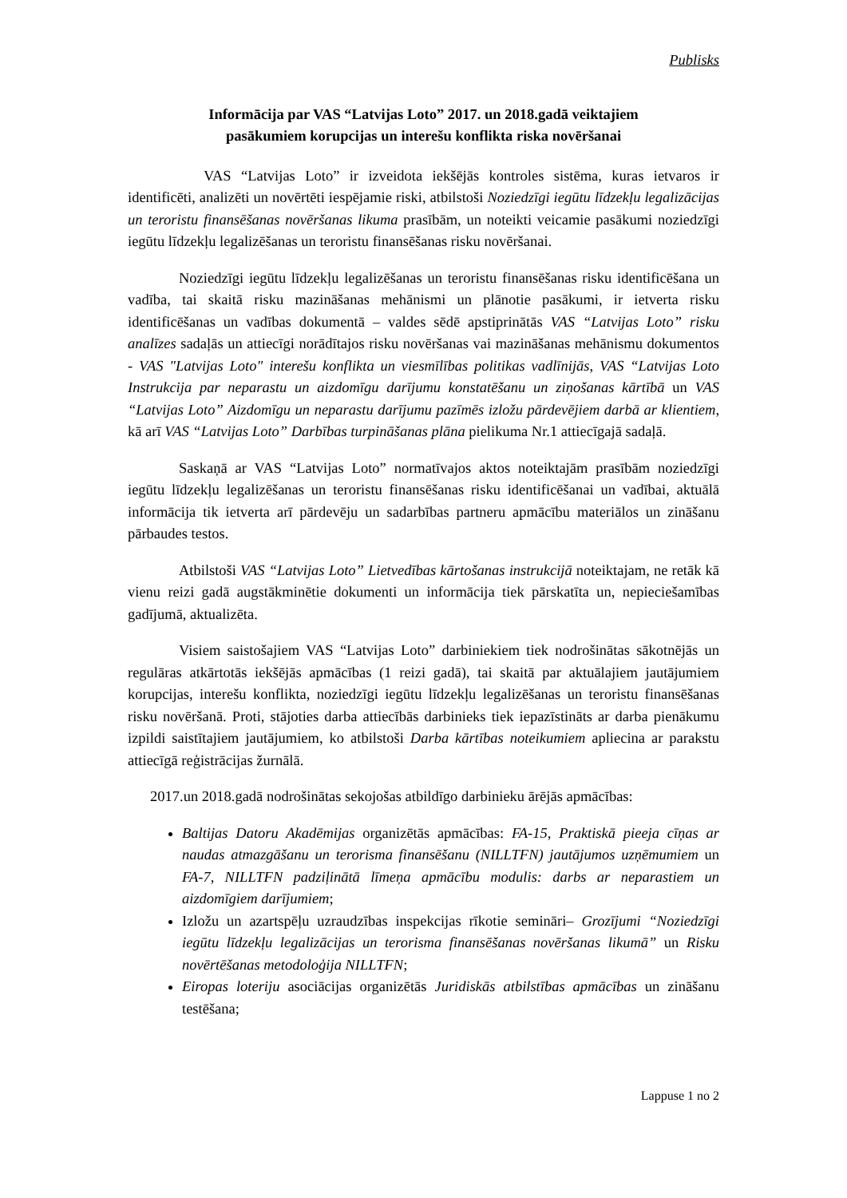Publisks
Informācija par VAS “Latvijas Loto” 2017. un 2018.gadā veiktajiem
pasākumiem korupcijas un interešu konflikta riska novēršanai
VAS “Latvijas Loto” ir izveidota iekšējās kontroles sistēma, kuras ietvaros ir identificēti, analizēti un novērtēti iespējamie riski, atbilstoši Noziedzīgi iegūtu līdzekļu legalizācijas un teroristu finansēšanas novēršanas likuma prasībām, un noteikti veicamie pasākumi noziedzīgi iegūtu līdzekļu legalizēšanas un teroristu finansēšanas risku novēršanai.
Noziedzīgi iegūtu līdzekļu legalizēšanas un teroristu finansēšanas risku identificēšana un vadība, tai skaitā risku mazināšanas mehānismi un plānotie pasākumi, ir ietverta risku identificēšanas un vadības dokumentā – valdes sēdē apstiprinātās VAS “Latvijas Loto” risku analīzes sadaļās un attiecīgi norādītajos risku novēršanas vai mazināšanas mehānismu dokumentos - VAS "Latvijas Loto" interešu konflikta un viesmīlības politikas vadlīnijās, VAS “Latvijas Loto Instrukcija par neparastu un aizdomīgu darījumu konstatēšanu un ziņošanas kārtībā un VAS “Latvijas Loto” Aizdomīgu un neparastu darījumu pazīmēs izložu pārdevējiem darbā ar klientiem, kā arī VAS “Latvijas Loto” Darbības turpināšanas plāna pielikuma Nr.1 attiecīgajā sadaļā.
Saskaņā ar VAS “Latvijas Loto” normatīvajos aktos noteiktajām prasībām noziedzīgi iegūtu līdzekļu legalizēšanas un teroristu finansēšanas risku identificēšanai un vadībai, aktuālā informācija tik ietverta arī pārdevēju un sadarbības partneru apmācību materiālos un zināšanu pārbaudes testos.
Atbilstoši VAS “Latvijas Loto” Lietvedības kārtošanas instrukcijā noteiktajam, ne retāk kā vienu reizi gadā augstākminētie dokumenti un informācija tiek pārskatīta un, nepieciešamības gadījumā, aktualizēta.
Visiem saistošajiem VAS “Latvijas Loto” darbiniekiem tiek nodrošinātas sākotnējās un regulāras atkārtotās iekšējās apmācības (1 reizi gadā), tai skaitā par aktuālajiem jautājumiem korupcijas, interešu konflikta, noziedzīgi iegūtu līdzekļu legalizēšanas un teroristu finansēšanas risku novēršanā. Proti, stājoties darba attiecībās darbinieks tiek iepazīstināts ar darba pienākumu izpildi saistītajiem jautājumiem, ko atbilstoši Darba kārtības noteikumiem apliecina ar parakstu attiecīgā reģistrācijas žurnālā.
2017.un 2018.gadā nodrošinātas sekojošas atbildīgo darbinieku ārējās apmācības:
Baltijas Datoru Akadēmijas organizētās apmācības: FA-15, Praktiskā pieeja cīņas ar naudas atmazgāšanu un terorisma finansēšanu (NILLTFN) jautājumos uzņēmumiem un FA-7, NILLTFN padziļinātā līmeņa apmācību modulis: darbs ar neparastiem un aizdomīgiem darījumiem;
Izložu un azartspēļu uzraudzības inspekcijas rīkotie semināri– Grozījumi “Noziedzīgi iegūtu līdzekļu legalizācijas un terorisma finansēšanas novēršanas likumā” un Risku novērtēšanas metodoloģija NILLTFN;
Eiropas loteriju asociācijas organizētās Juridiskās atbilstības apmācības un zināšanu testēšana;
Lappuse 1 no 2